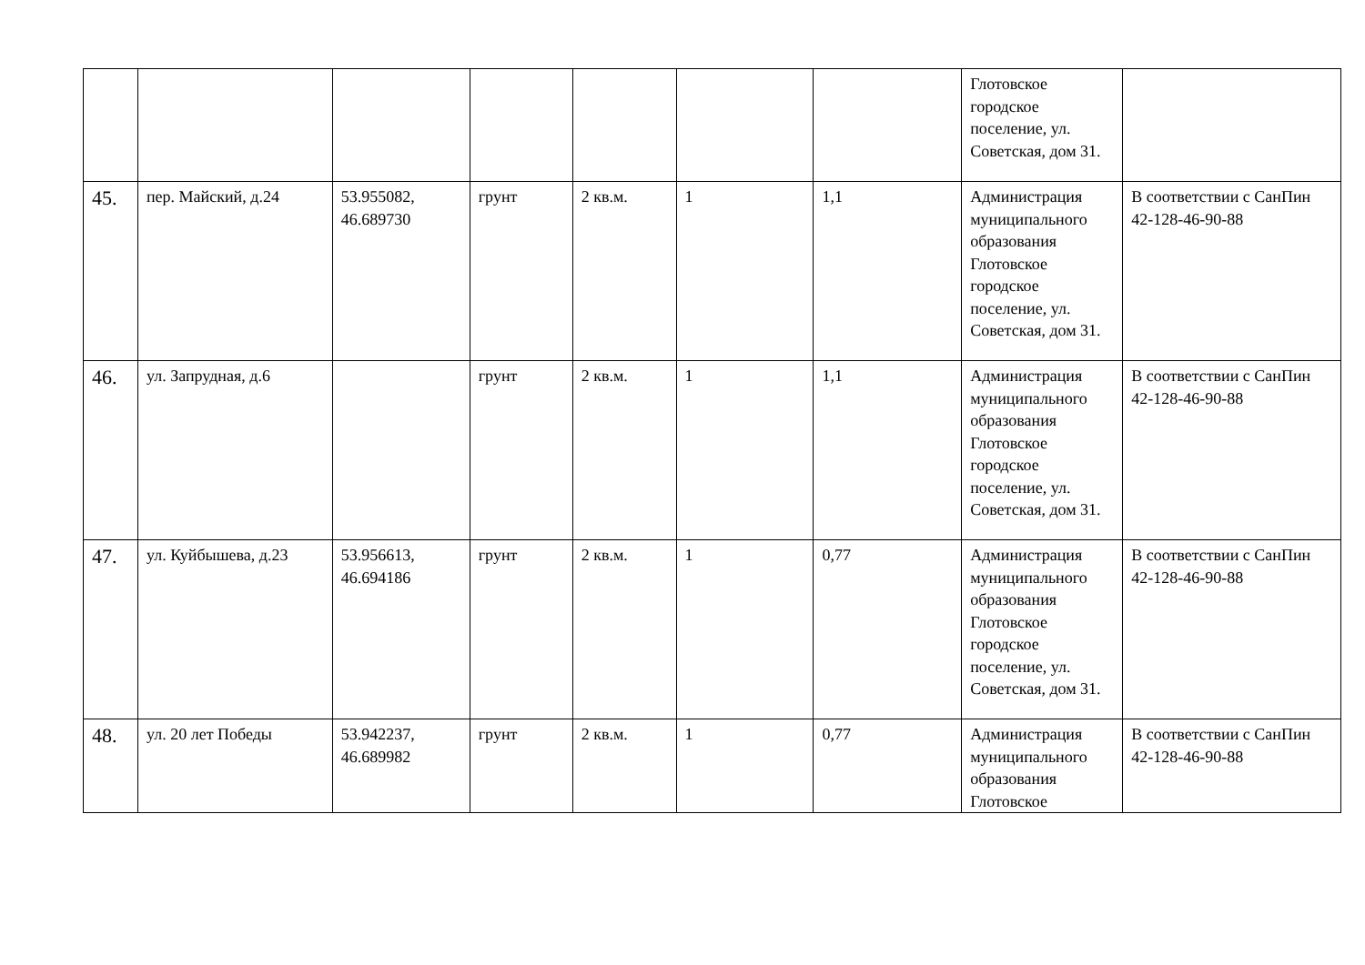| | | | | | | | Глотовское городское поселение, ул. Советская, дом 31. | |
| 45. | пер. Майский, д.24 | 53.955082, 46.689730 | грунт | 2 кв.м. | 1 | 1,1 | Администрация муниципального образования Глотовское городское поселение, ул. Советская, дом 31. | В соответствии с СанПин 42-128-46-90-88 |
| 46. | ул. Запрудная, д.6 | | грунт | 2 кв.м. | 1 | 1,1 | Администрация муниципального образования Глотовское городское поселение, ул. Советская, дом 31. | В соответствии с СанПин 42-128-46-90-88 |
| 47. | ул. Куйбышева, д.23 | 53.956613, 46.694186 | грунт | 2 кв.м. | 1 | 0,77 | Администрация муниципального образования Глотовское городское поселение, ул. Советская, дом 31. | В соответствии с СанПин 42-128-46-90-88 |
| 48. | ул. 20 лет Победы | 53.942237, 46.689982 | грунт | 2 кв.м. | 1 | 0,77 | Администрация муниципального образования Глотовское | В соответствии с СанПин 42-128-46-90-88 |